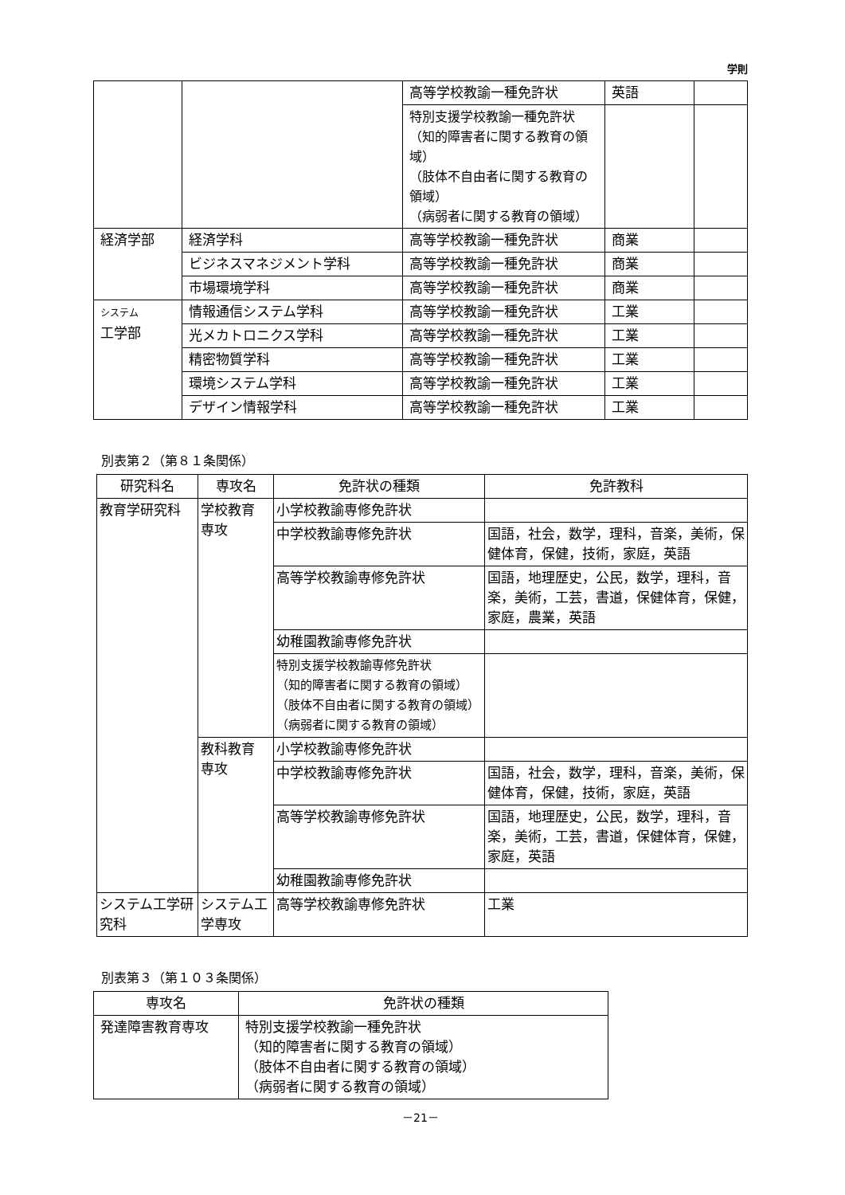学則
| | | 高等学校教諭一種免許状 | 英語 | |
| | | 特別支援学校教諭一種免許状 （知的障害者に関する教育の領域） （肢体不自由者に関する教育の領域） （病弱者に関する教育の領域） | | |
| 経済学部 | 経済学科 | 高等学校教諭一種免許状 | 商業 | |
| | ビジネスマネジメント学科 | 高等学校教諭一種免許状 | 商業 | |
| | 市場環境学科 | 高等学校教諭一種免許状 | 商業 | |
| システム 工学部 | 情報通信システム学科 | 高等学校教諭一種免許状 | 工業 | |
| | 光メカトロニクス学科 | 高等学校教諭一種免許状 | 工業 | |
| | 精密物質学科 | 高等学校教諭一種免許状 | 工業 | |
| | 環境システム学科 | 高等学校教諭一種免許状 | 工業 | |
| | デザイン情報学科 | 高等学校教諭一種免許状 | 工業 | |
別表第２（第８１条関係）
| 研究科名 | 専攻名 | 免許状の種類 | 免許教科 |
| --- | --- | --- | --- |
| 教育学研究科 | 学校教育 専攻 | 小学校教諭専修免許状 | |
| | | 中学校教諭専修免許状 | 国語，社会，数学，理科，音楽，美術，保健体育，保健，技術，家庭，英語 |
| | | 高等学校教諭専修免許状 | 国語，地理歴史，公民，数学，理科，音楽，美術，工芸，書道，保健体育，保健，家庭，農業，英語 |
| | | 幼稚園教諭専修免許状 | |
| | | 特別支援学校教諭専修免許状 （知的障害者に関する教育の領域） （肢体不自由者に関する教育の領域） （病弱者に関する教育の領域） | |
| | 教科教育 専攻 | 小学校教諭専修免許状 | |
| | | 中学校教諭専修免許状 | 国語，社会，数学，理科，音楽，美術，保健体育，保健，技術，家庭，英語 |
| | | 高等学校教諭専修免許状 | 国語，地理歴史，公民，数学，理科，音楽，美術，工芸，書道，保健体育，保健，家庭，英語 |
| | | 幼稚園教諭専修免許状 | |
| システム工学研究科 | システム工学専攻 | 高等学校教諭専修免許状 | 工業 |
別表第３（第１０３条関係）
| 専攻名 | 免許状の種類 |
| --- | --- |
| 発達障害教育専攻 | 特別支援学校教諭一種免許状 （知的障害者に関する教育の領域） （肢体不自由者に関する教育の領域） （病弱者に関する教育の領域） |
－21－